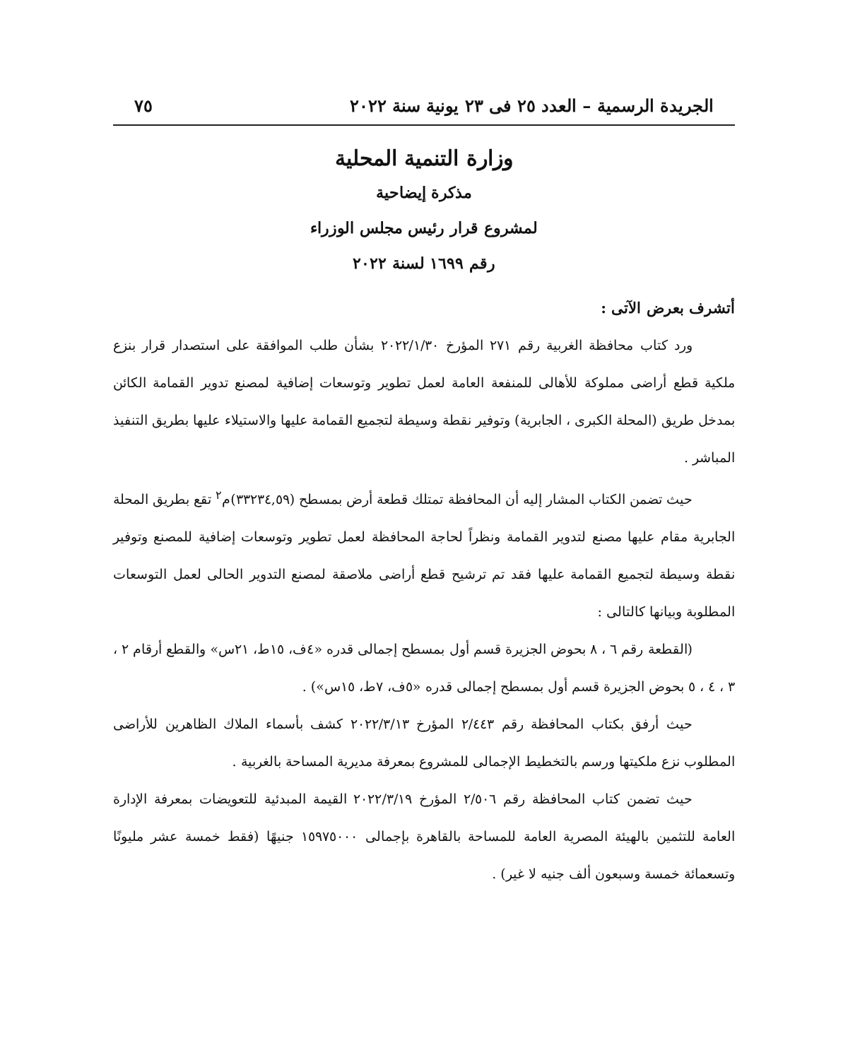الجريدة الرسمية – العدد ٢٥ فى ٢٣ يونية سنة ٢٠٢٢ ٧٥
وزارة التنمية المحلية
مذكرة إيضاحية
لمشروع قرار رئيس مجلس الوزراء
رقم ١٦٩٩ لسنة ٢٠٢٢
أتشرف بعرض الآتى :
ورد كتاب محافظة الغربية رقم ٢٧١ المؤرخ ٢٠٢٢/١/٣٠ بشأن طلب الموافقة على استصدار قرار بنزع ملكية قطع أراضى مملوكة للأهالى للمنفعة العامة لعمل تطوير وتوسعات إضافية لمصنع تدوير القمامة الكائن بمدخل طريق (المحلة الكبرى ، الجابرية) وتوفير نقطة وسيطة لتجميع القمامة عليها والاستيلاء عليها بطريق التنفيذ المباشر .
حيث تضمن الكتاب المشار إليه أن المحافظة تمتلك قطعة أرض بمسطح (٣٣٢٣٤,٥٩)م<sup>٢</sup> تقع بطريق المحلة الجابرية مقام عليها مصنع لتدوير القمامة ونظراً لحاجة المحافظة لعمل تطوير وتوسعات إضافية للمصنع وتوفير نقطة وسيطة لتجميع القمامة عليها فقد تم ترشيح قطع أراضى ملاصقة لمصنع التدوير الحالى لعمل التوسعات المطلوبة وبيانها كالتالى :
(القطعة رقم ٦ ، ٨ بحوض الجزيرة قسم أول بمسطح إجمالى قدره «٤ف، ١٥ط، ٢١س» والقطع أرقام ٢ ، ٣ ، ٤ ، ٥ بحوض الجزيرة قسم أول بمسطح إجمالى قدره «٥ف، ٧ط، ١٥س») .
حيث أرفق بكتاب المحافظة رقم ٢/٤٤٣ المؤرخ ٢٠٢٢/٣/١٣ كشف بأسماء الملاك الظاهرين للأراضى المطلوب نزع ملكيتها ورسم بالتخطيط الإجمالى للمشروع بمعرفة مديرية المساحة بالغربية .
حيث تضمن كتاب المحافظة رقم ٢/٥٠٦ المؤرخ ٢٠٢٢/٣/١٩ القيمة المبدئية للتعويضات بمعرفة الإدارة العامة للتثمين بالهيئة المصرية العامة للمساحة بالقاهرة بإجمالى ١٥٩٧٥٠٠٠ جنيهًا (فقط خمسة عشر مليونًا وتسعمائة خمسة وسبعون ألف جنيه لا غير) .